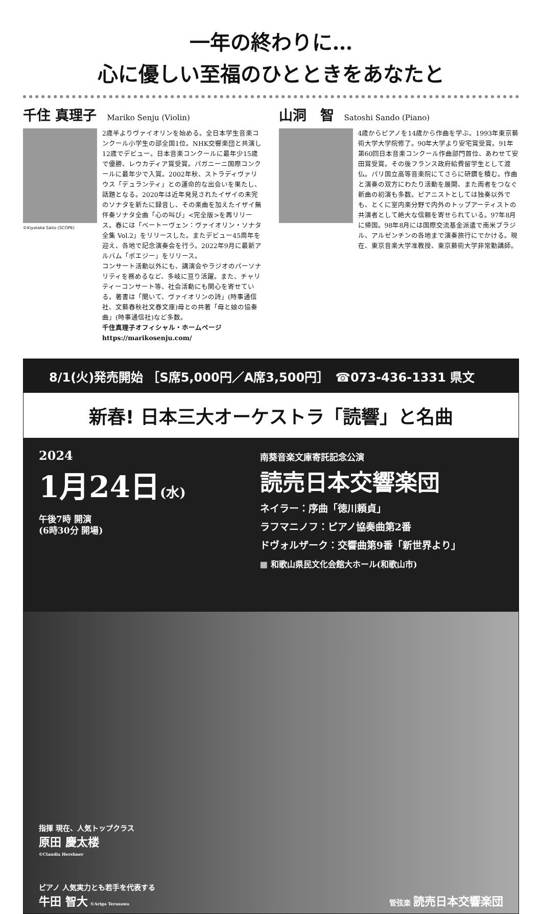一年の終わりに…
心に優しい至福のひとときをあなたと
千住 真理子 Mariko Senju (Violin)
©Kiyotaka Saito (SCOPE)
2歳半よりヴァイオリンを始める。全日本学生音楽コンクール小学生の部全国1位。NHK交響楽団と共演し12歳でデビュー。日本音楽コンクールに最年少15歳で優勝、レウカディア賞受賞。パガニーニ国際コンクールに最年少で入賞。2002年秋、ストラディヴァリウス「デュランティ」との運命的な出会いを果たし、話題となる。2020年は近年発見されたイザイの未完のソナタを新たに録音し、その楽曲を加えたイザイ無伴奏ソナタ全曲「心の叫び」<完全版>を再リリース。春には「ベートーヴェン：ヴァイオリン・ソナタ全集 Vol.2」をリリースした。またデビュー45周年を迎え、各地で記念演奏会を行う。2022年9月に最新アルバム「ポエジー」をリリース。
コンサート活動以外にも、講演会やラジオのパーソナリティを務めるなど、多岐に亘り活躍。また、チャリティーコンサート等、社会活動にも関心を寄せている。著書は「聞いて、ヴァイオリンの詩」(時事通信社、文藝春秋社文春文庫)母との共著「母と娘の協奏曲」(時事通信社)など多数。
千住真理子オフィシャル・ホームページ https://marikosenju.com/
山洞　智 Satoshi Sando (Piano)
4歳からピアノを14歳から作曲を学ぶ。1993年東京藝術大学大学院修了。90年大学より安宅賞受賞。91年第60回日本音楽コンクール作曲部門首位、あわせて安田賞受賞。その後フランス政府給費留学生として渡仏。パリ国立高等音楽院にてさらに研鑽を積む。作曲と演奏の双方にわたり活動を展開、また両者をつなぐ新曲の初演も多数。ピアニストとしては独奏以外でも、とくに室内楽分野で内外のトップアーティストの共演者として絶大な信頼を寄せられている。97年8月に帰国。98年8月には国際交流基金派遣で南米ブラジル、アルゼンチンの各地まで演奏旅行にでかける。現在、東京音楽大学准教授、東京藝術大学非常勤講師。
8/1(火)発売開始 ［S席5,000円／A席3,500円］　☎073-436-1331 県文
新春! 日本三大オーケストラ「読響」と名曲
2024
1月24日(水) 午後7時 開演
(6時30分 開場)
南葵音楽文庫寄託記念公演
読売日本交響楽団
ネイラー：序曲「徳川頼貞」
ラフマニノフ：ピアノ協奏曲第2番
ドヴォルザーク：交響曲第9番「新世界より」
▦ 和歌山県民文化会館大ホール(和歌山市)
指揮 現在、人気トップクラス
原田 慶太楼
©Claudia Hershner
ピアノ 人気実力とも若手を代表する
牛田 智大 ©Ariga Terasawa
管弦楽 読売日本交響楽団